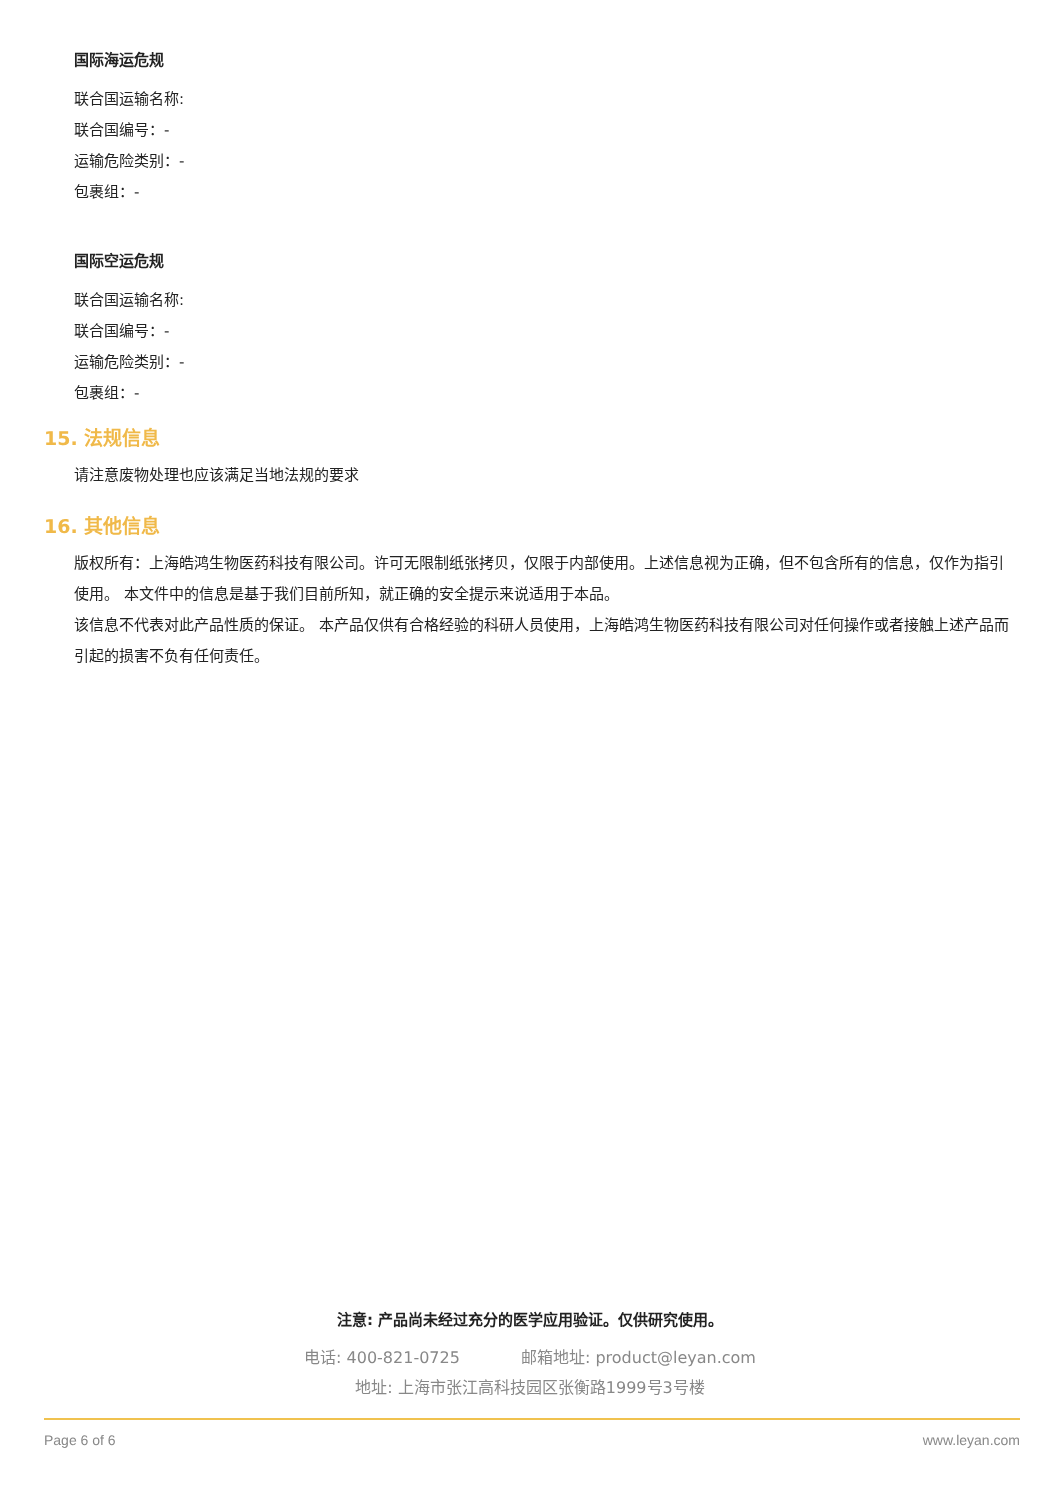国际海运危规
联合国运输名称:
联合国编号：-
运输危险类别：-
包裹组：-
国际空运危规
联合国运输名称:
联合国编号：-
运输危险类别：-
包裹组：-
15. 法规信息
请注意废物处理也应该满足当地法规的要求
16. 其他信息
版权所有：上海皓鸿生物医药科技有限公司。许可无限制纸张拷贝，仅限于内部使用。上述信息视为正确，但不包含所有的信息，仅作为指引使用。 本文件中的信息是基于我们目前所知，就正确的安全提示来说适用于本品。
该信息不代表对此产品性质的保证。 本产品仅供有合格经验的科研人员使用，上海皓鸿生物医药科技有限公司对任何操作或者接触上述产品而引起的损害不负有任何责任。
注意: 产品尚未经过充分的医学应用验证。仅供研究使用。
电话: 400-821-0725 邮箱地址: product@leyan.com
地址: 上海市张江高科技园区张衡路1999号3号楼
Page 6 of 6 www.leyan.com